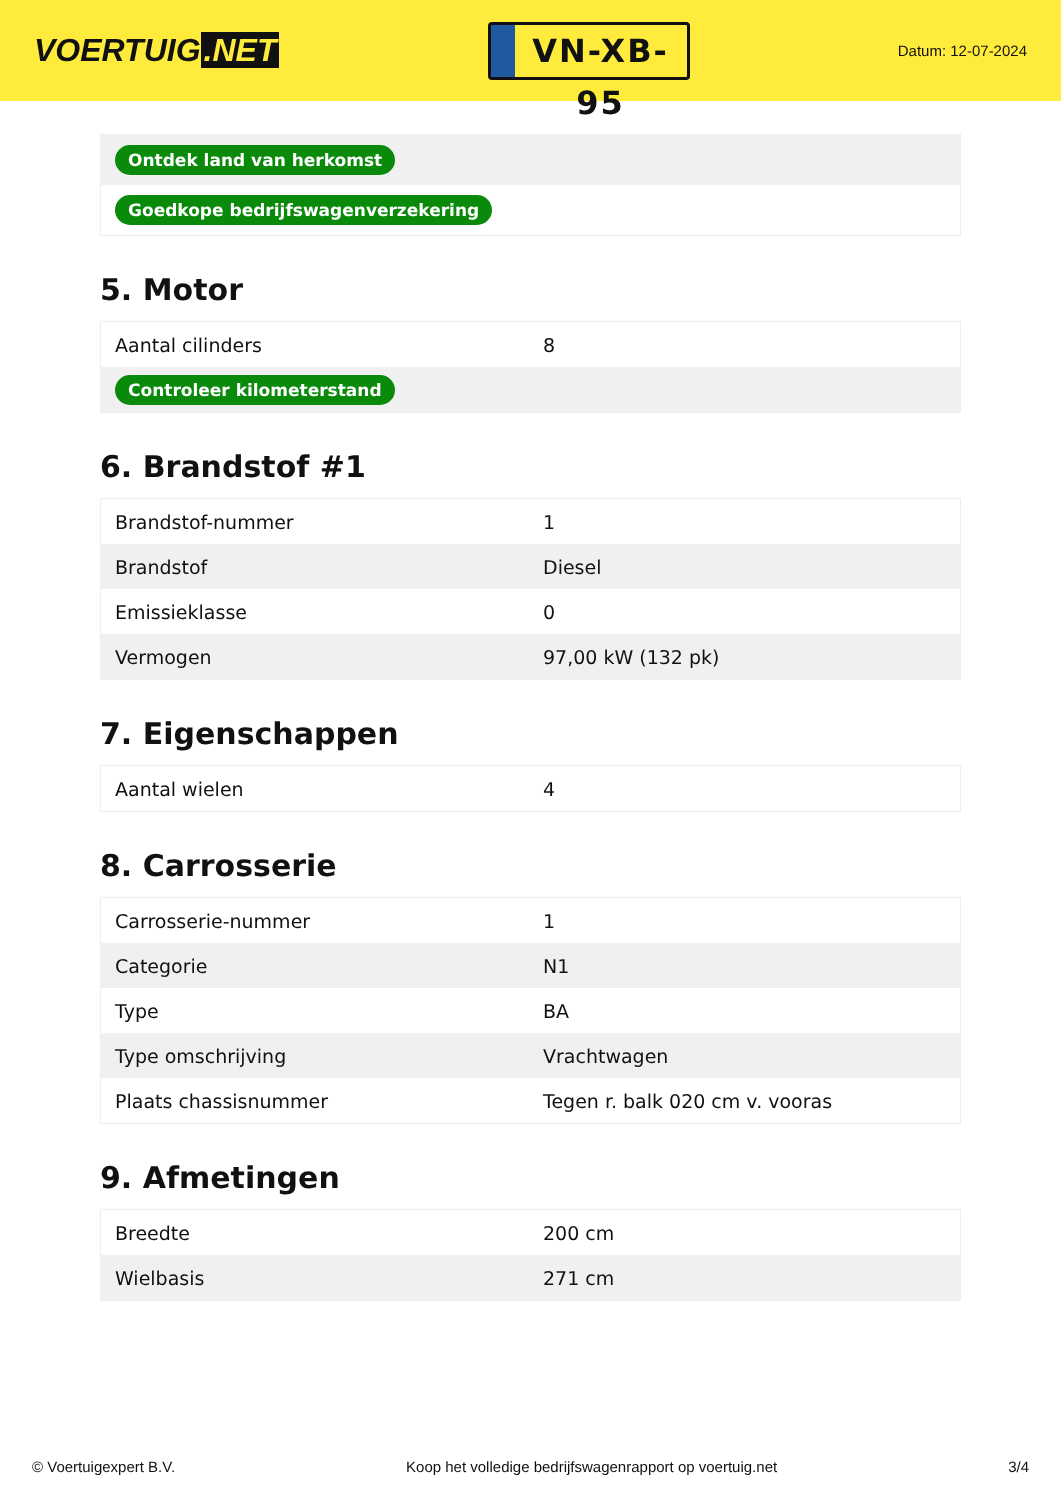VOERTUIG.NET
VN-XB-95
Datum: 12-07-2024
| Ontdek land van herkomst |
| Goedkope bedrijfswagenverzekering |
5. Motor
| Aantal cilinders | 8 |
| Controleer kilometerstand | |
6. Brandstof #1
| Brandstof-nummer | 1 |
| Brandstof | Diesel |
| Emissieklasse | 0 |
| Vermogen | 97,00 kW (132 pk) |
7. Eigenschappen
| Aantal wielen | 4 |
8. Carrosserie
| Carrosserie-nummer | 1 |
| Categorie | N1 |
| Type | BA |
| Type omschrijving | Vrachtwagen |
| Plaats chassisnummer | Tegen r. balk 020 cm v. vooras |
9. Afmetingen
| Breedte | 200 cm |
| Wielbasis | 271 cm |
© Voertuigexpert B.V. Koop het volledige bedrijfswagenrapport op voertuig.net 3/4